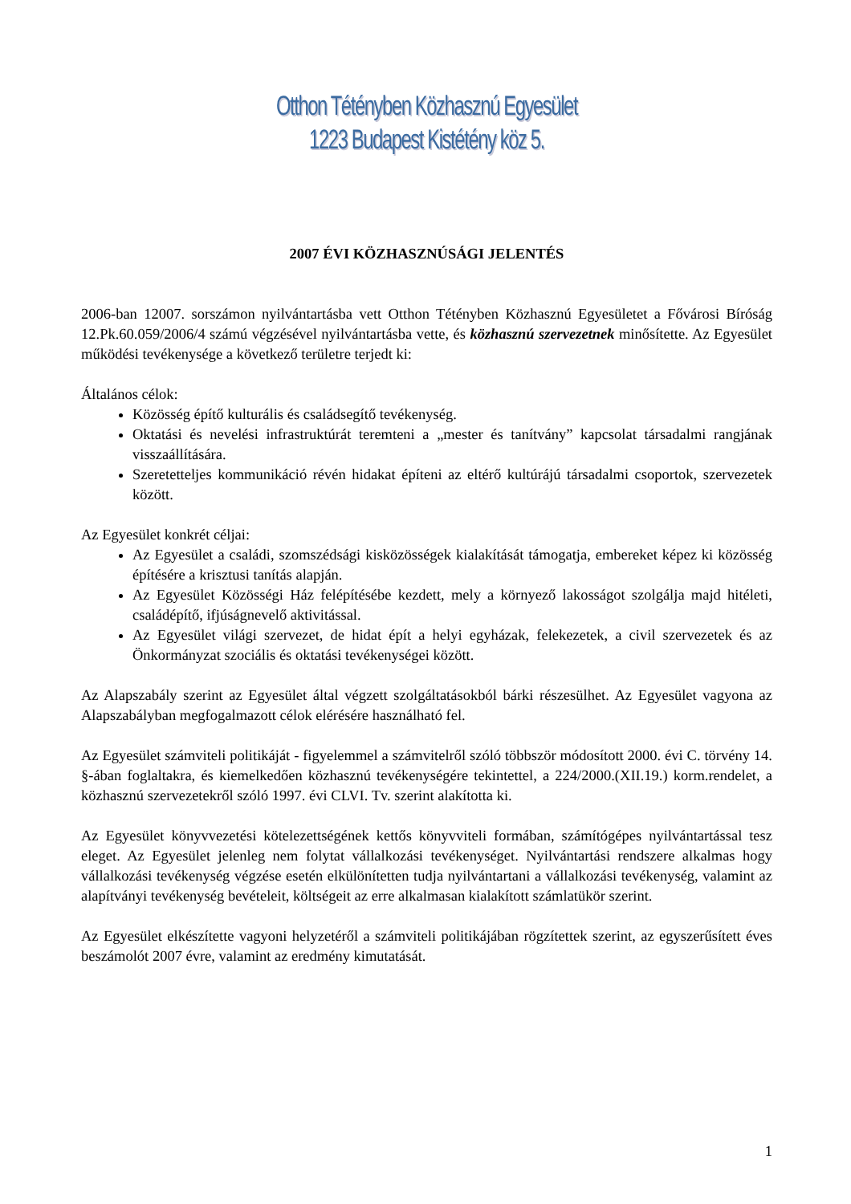Otthon Tétényben Közhasznú Egyesület
1223 Budapest Kistétény köz 5.
2007 ÉVI KÖZHASZNÚSÁGI JELENTÉS
2006-ban 12007. sorszámon nyilvántartásba vett Otthon Tétényben Közhasznú Egyesületet a Fővárosi Bíróság 12.Pk.60.059/2006/4 számú végzésével nyilvántartásba vette, és közhasznú szervezetnek minősítette. Az Egyesület működési tevékenysége a következő területre terjedt ki:
Általános célok:
Közösség építő kulturális és családsegítő tevékenység.
Oktatási és nevelési infrastruktúrát teremteni a „mester és tanítvány” kapcsolat társadalmi rangjának visszaállítására.
Szeretetteljes kommunikáció révén hidakat építeni az eltérő kultúrájú társadalmi csoportok, szervezetek között.
Az Egyesület konkrét céljai:
Az Egyesület a családi, szomszédsági kisközösségek kialakítását támogatja, embereket képez ki közösség építésére a krisztusi tanítás alapján.
Az Egyesület Közösségi Ház felépítésébe kezdett, mely a környező lakosságot szolgálja majd hitéleti, családépítő, ifjúságnevelő aktivitással.
Az Egyesület világi szervezet, de hidat épít a helyi egyházak, felekezetek, a civil szervezetek és az Önkormányzat szociális és oktatási tevékenységei között.
Az Alapszabály szerint az Egyesület által végzett szolgáltatásokból bárki részesülhet. Az Egyesület vagyona az Alapszabályban megfogalmazott célok elérésére használható fel.
Az Egyesület számviteli politikáját - figyelemmel a számvitelről szóló többször módosított 2000. évi C. törvény 14. §-ában foglaltakra, és kiemelkedően közhasznú tevékenységére tekintettel, a 224/2000.(XII.19.) korm.rendelet, a közhasznú szervezetekről szóló 1997. évi CLVI. Tv. szerint alakította ki.
Az Egyesület könyvvezetési kötelezettségének kettős könyvviteli formában, számítógépes nyilvántartással tesz eleget. Az Egyesület jelenleg nem folytat vállalkozási tevékenységet. Nyilvántartási rendszere alkalmas hogy vállalkozási tevékenység végzése esetén elkülönítetten tudja nyilvántartani a vállalkozási tevékenység, valamint az alapítványi tevékenység bevételeit, költségeit az erre alkalmasan kialakított számlatükör szerint.
Az Egyesület elkészítette vagyoni helyzetéről a számviteli politikájában rögzítettek szerint, az egyszerűsített éves beszámolót 2007 évre, valamint az eredmény kimutatását.
1